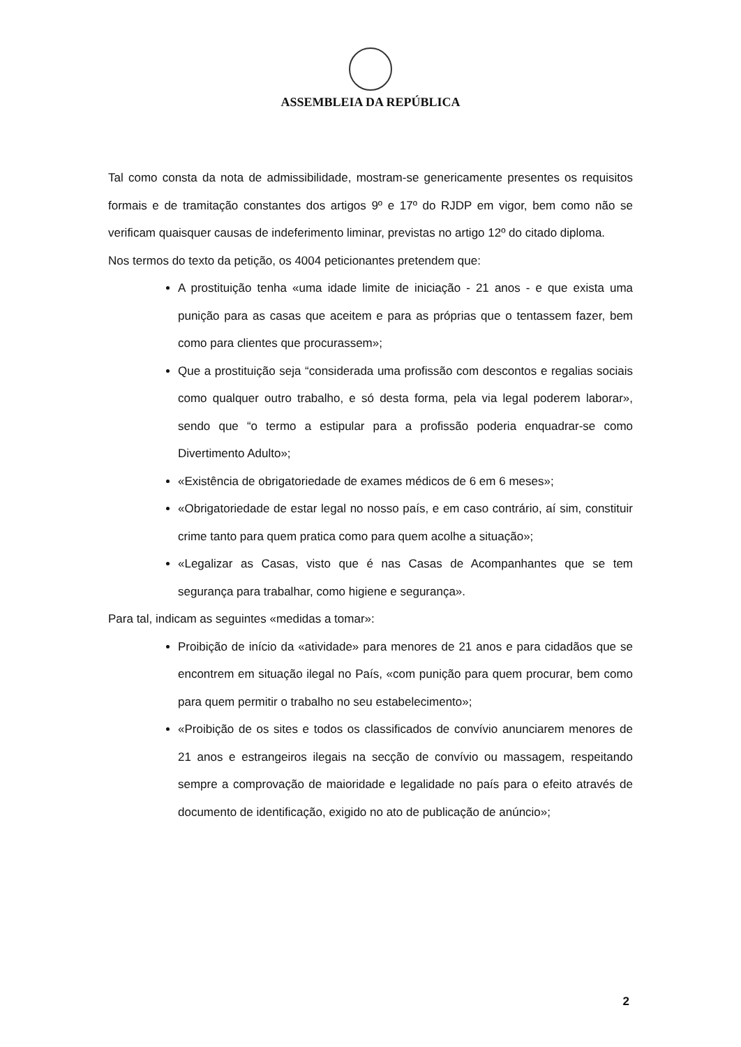ASSEMBLEIA DA REPÚBLICA
Tal como consta da nota de admissibilidade, mostram-se genericamente presentes os requisitos formais e de tramitação constantes dos artigos 9º e 17º do RJDP em vigor, bem como não se verificam quaisquer causas de indeferimento liminar, previstas no artigo 12º do citado diploma.
Nos termos do texto da petição, os 4004 peticionantes pretendem que:
A prostituição tenha «uma idade limite de iniciação - 21 anos - e que exista uma punição para as casas que aceitem e para as próprias que o tentassem fazer, bem como para clientes que procurassem»;
Que a prostituição seja “considerada uma profissão com descontos e regalias sociais como qualquer outro trabalho, e só desta forma, pela via legal poderem laborar», sendo que “o termo a estipular para a profissão poderia enquadrar-se como Divertimento Adulto»;
«Existência de obrigatoriedade de exames médicos de 6 em 6 meses»;
«Obrigatoriedade de estar legal no nosso país, e em caso contrário, aí sim, constituir crime tanto para quem pratica como para quem acolhe a situação»;
«Legalizar as Casas, visto que é nas Casas de Acompanhantes que se tem segurança para trabalhar, como higiene e segurança».
Para tal, indicam as seguintes «medidas a tomar»:
Proibição de início da «atividade» para menores de 21 anos e para cidadãos que se encontrem em situação ilegal no País, «com punição para quem procurar, bem como para quem permitir o trabalho no seu estabelecimento»;
«Proibição de os sites e todos os classificados de convívio anunciarem menores de 21 anos e estrangeiros ilegais na secção de convívio ou massagem, respeitando sempre a comprovação de maioridade e legalidade no país para o efeito através de documento de identificação, exigido no ato de publicação de anúncio»;
2